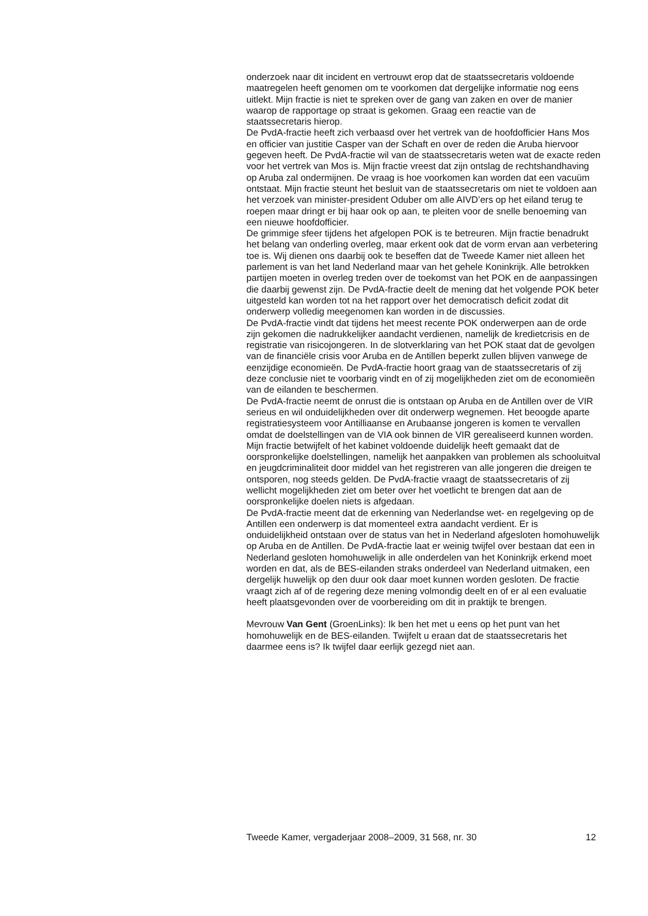onderzoek naar dit incident en vertrouwt erop dat de staatssecretaris voldoende maatregelen heeft genomen om te voorkomen dat dergelijke informatie nog eens uitlekt. Mijn fractie is niet te spreken over de gang van zaken en over de manier waarop de rapportage op straat is gekomen. Graag een reactie van de staatssecretaris hierop.
De PvdA-fractie heeft zich verbaasd over het vertrek van de hoofdofficier Hans Mos en officier van justitie Casper van der Schaft en over de reden die Aruba hiervoor gegeven heeft. De PvdA-fractie wil van de staatssecretaris weten wat de exacte reden voor het vertrek van Mos is. Mijn fractie vreest dat zijn ontslag de rechtshandhaving op Aruba zal ondermijnen. De vraag is hoe voorkomen kan worden dat een vacuüm ontstaat. Mijn fractie steunt het besluit van de staatssecretaris om niet te voldoen aan het verzoek van minister-president Oduber om alle AIVD’ers op het eiland terug te roepen maar dringt er bij haar ook op aan, te pleiten voor de snelle benoeming van een nieuwe hoofdofficier.
De grimmige sfeer tijdens het afgelopen POK is te betreuren. Mijn fractie benadrukt het belang van onderling overleg, maar erkent ook dat de vorm ervan aan verbetering toe is. Wij dienen ons daarbij ook te beseffen dat de Tweede Kamer niet alleen het parlement is van het land Nederland maar van het gehele Koninkrijk. Alle betrokken partijen moeten in overleg treden over de toekomst van het POK en de aanpassingen die daarbij gewenst zijn. De PvdA-fractie deelt de mening dat het volgende POK beter uitgesteld kan worden tot na het rapport over het democratisch deficit zodat dit onderwerp volledig meegenomen kan worden in de discussies.
De PvdA-fractie vindt dat tijdens het meest recente POK onderwerpen aan de orde zijn gekomen die nadrukkelijker aandacht verdienen, namelijk de kredietcrisis en de registratie van risicojongeren. In de slotverklaring van het POK staat dat de gevolgen van de financiële crisis voor Aruba en de Antillen beperkt zullen blijven vanwege de eenzijdige economieën. De PvdA-fractie hoort graag van de staatssecretaris of zij deze conclusie niet te voorbarig vindt en of zij mogelijkheden ziet om de economieën van de eilanden te beschermen.
De PvdA-fractie neemt de onrust die is ontstaan op Aruba en de Antillen over de VIR serieus en wil onduidelijkheden over dit onderwerp wegnemen. Het beoogde aparte registratiesysteem voor Antilliaanse en Arubaanse jongeren is komen te vervallen omdat de doelstellingen van de VIA ook binnen de VIR gerealiseerd kunnen worden. Mijn fractie betwijfelt of het kabinet voldoende duidelijk heeft gemaakt dat de oorspronkelijke doelstellingen, namelijk het aanpakken van problemen als schooluitval en jeugdcriminaliteit door middel van het registreren van alle jongeren die dreigen te ontsporen, nog steeds gelden. De PvdA-fractie vraagt de staatssecretaris of zij wellicht mogelijkheden ziet om beter over het voetlicht te brengen dat aan de oorspronkelijke doelen niets is afgedaan.
De PvdA-fractie meent dat de erkenning van Nederlandse wet- en regelgeving op de Antillen een onderwerp is dat momenteel extra aandacht verdient. Er is onduidelijkheid ontstaan over de status van het in Nederland afgesloten homohuwelijk op Aruba en de Antillen. De PvdA-fractie laat er weinig twijfel over bestaan dat een in Nederland gesloten homohuwelijk in alle onderdelen van het Koninkrijk erkend moet worden en dat, als de BES-eilanden straks onderdeel van Nederland uitmaken, een dergelijk huwelijk op den duur ook daar moet kunnen worden gesloten. De fractie vraagt zich af of de regering deze mening volmondig deelt en of er al een evaluatie heeft plaatsgevonden over de voorbereiding om dit in praktijk te brengen.
Mevrouw Van Gent (GroenLinks): Ik ben het met u eens op het punt van het homohuwelijk en de BES-eilanden. Twijfelt u eraan dat de staatssecretaris het daarmee eens is? Ik twijfel daar eerlijk gezegd niet aan.
Tweede Kamer, vergaderjaar 2008–2009, 31 568, nr. 30 12